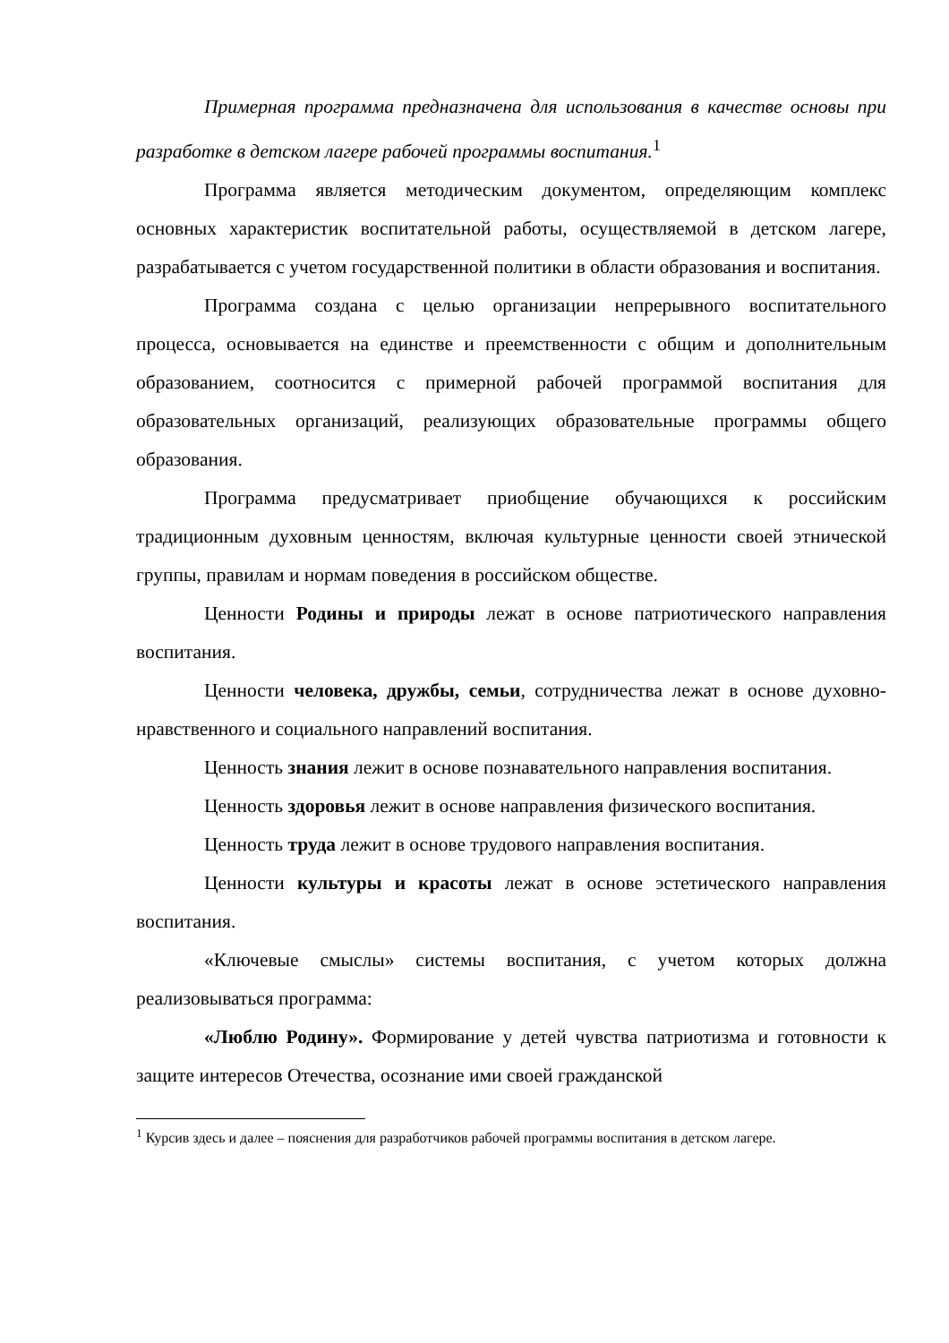Примерная программа предназначена для использования в качестве основы при разработке в детском лагере рабочей программы воспитания.<sup>1</sup>
Программа является методическим документом, определяющим комплекс основных характеристик воспитательной работы, осуществляемой в детском лагере, разрабатывается с учетом государственной политики в области образования и воспитания.
Программа создана с целью организации непрерывного воспитательного процесса, основывается на единстве и преемственности с общим и дополнительным образованием, соотносится с примерной рабочей программой воспитания для образовательных организаций, реализующих образовательные программы общего образования.
Программа предусматривает приобщение обучающихся к российским традиционным духовным ценностям, включая культурные ценности своей этнической группы, правилам и нормам поведения в российском обществе.
Ценности Родины и природы лежат в основе патриотического направления воспитания.
Ценности человека, дружбы, семьи, сотрудничества лежат в основе духовно-нравственного и социального направлений воспитания.
Ценность знания лежит в основе познавательного направления воспитания.
Ценность здоровья лежит в основе направления физического воспитания.
Ценность труда лежит в основе трудового направления воспитания.
Ценности культуры и красоты лежат в основе эстетического направления воспитания.
«Ключевые смыслы» системы воспитания, с учетом которых должна реализовываться программа:
«Люблю Родину». Формирование у детей чувства патриотизма и готовности к защите интересов Отечества, осознание ими своей гражданской
<sup>1</sup> Курсив здесь и далее – пояснения для разработчиков рабочей программы воспитания в детском лагере.